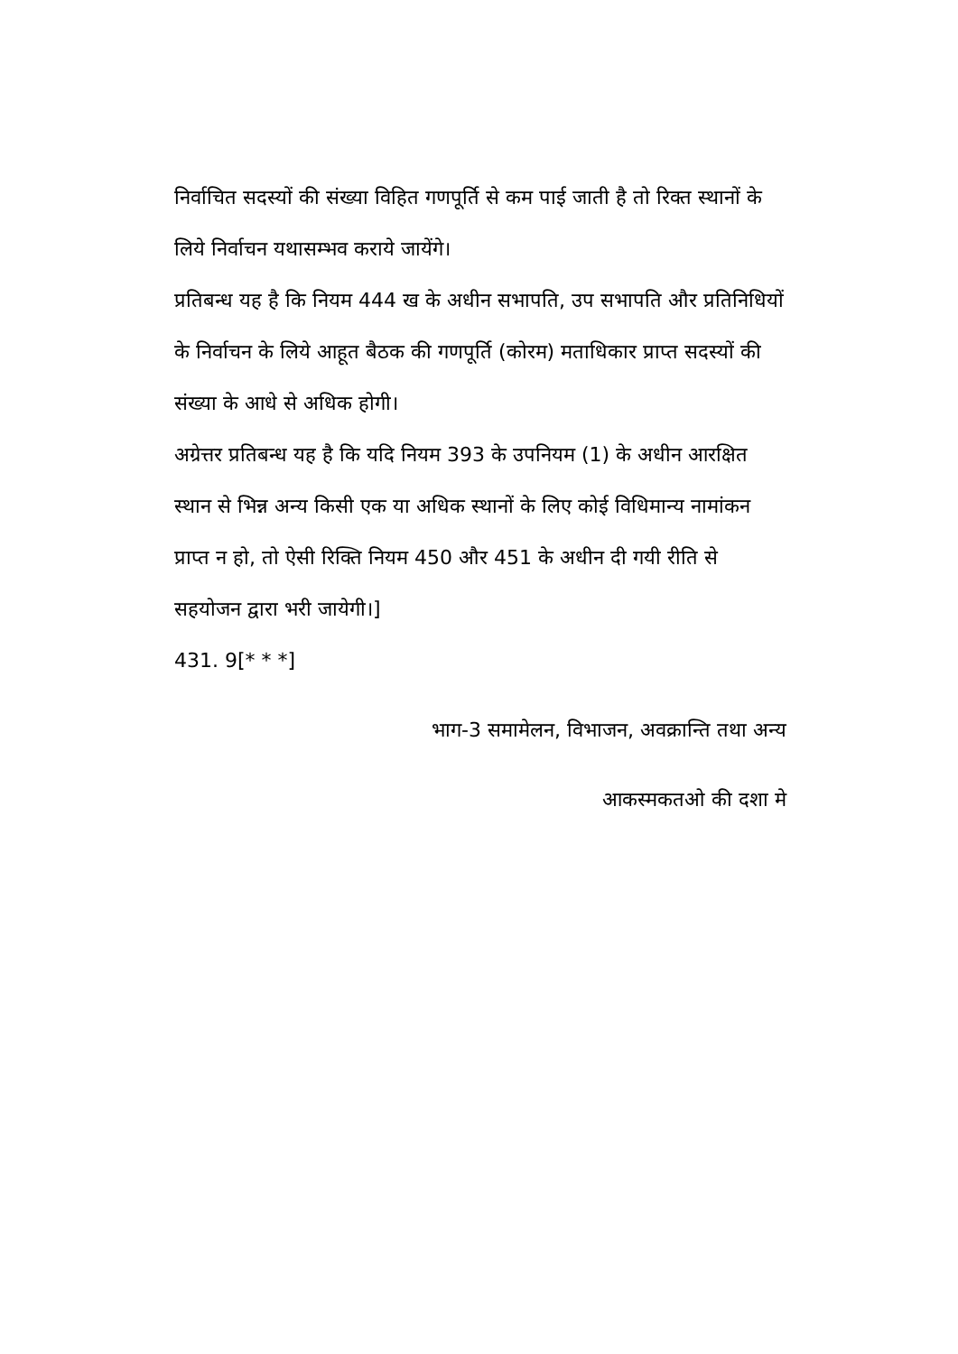निर्वाचित सदस्यों की संख्या विहित गणपूर्ति से कम पाई जाती है तो रिक्त स्थानों के लिये निर्वाचन यथासम्भव कराये जायेंगे।
प्रतिबन्ध यह है कि नियम 444 ख के अधीन सभापति, उप सभापति और प्रतिनिधियों के निर्वाचन के लिये आहूत बैठक की गणपूर्ति (कोरम) मताधिकार प्राप्त सदस्यों की संख्या के आधे से अधिक होगी।
अग्रेत्तर प्रतिबन्ध यह है कि यदि नियम 393 के उपनियम (1) के अधीन आरक्षित स्थान से भिन्न अन्य किसी एक या अधिक स्थानों के लिए कोई विधिमान्य नामांकन प्राप्त न हो, तो ऐसी रिक्ति नियम 450 और 451 के अधीन दी गयी रीति से सहयोजन द्वारा भरी जायेगी।]
431. 9[* * *]
भाग-3 समामेलन, विभाजन, अवक्रान्ति तथा अन्य
आकस्मकतओ की दशा मे